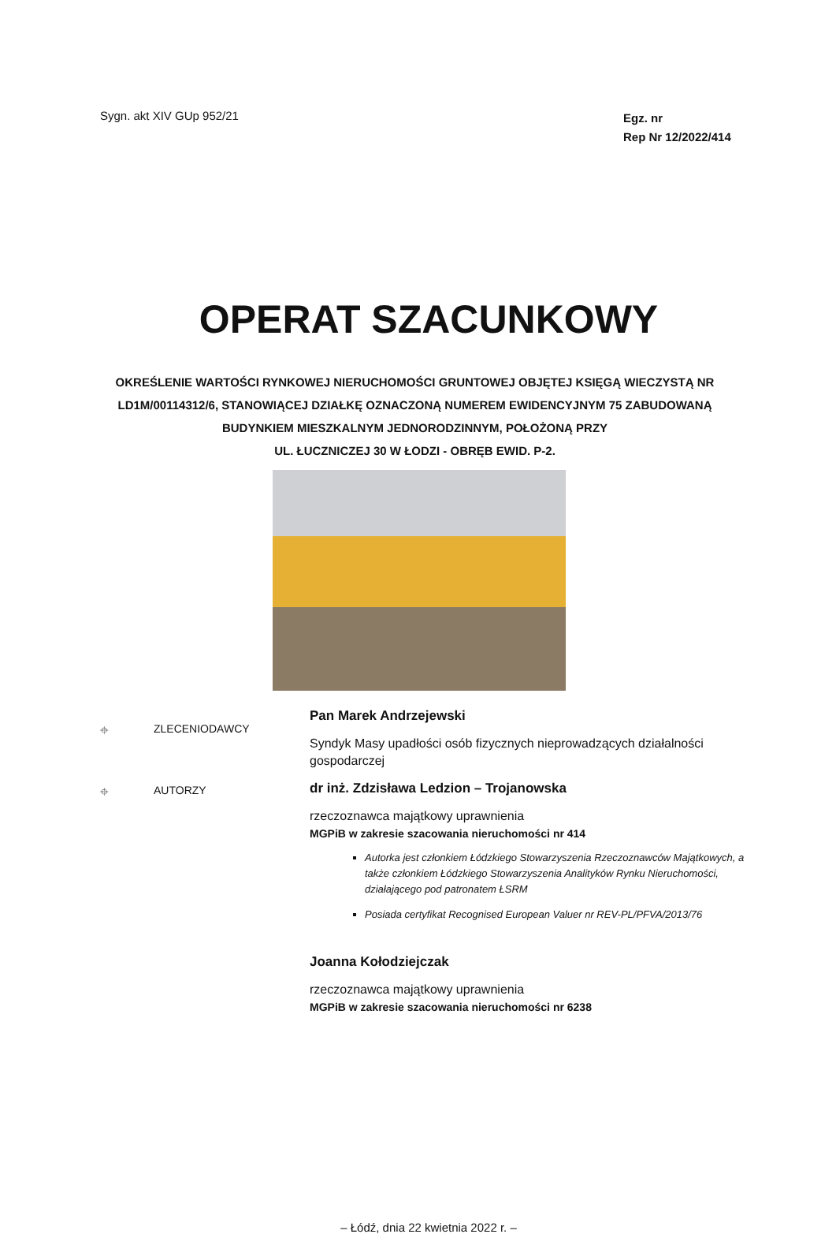Sygn. akt XIV GUp 952/21
Egz. nr
Rep Nr 12/2022/414
OPERAT SZACUNKOWY
OKREŚLENIE WARTOŚCI RYNKOWEJ NIERUCHOMOŚCI GRUNTOWEJ OBJĘTEJ KSIĘGĄ WIECZYSTĄ NR
LD1M/00114312/6, STANOWIĄCEJ DZIAŁKĘ OZNACZONĄ NUMEREM EWIDENCYJNYM 75 ZABUDOWANĄ
BUDYNKIEM MIESZKALNYM JEDNORODZINNYM, POŁOŻONĄ PRZY
UL. ŁUCZNICZEJ 30 W ŁODZI - OBRĘB EWID. P-2.
⌖ ZLECENIODAWCY
Pan Marek Andrzejewski
Syndyk Masy upadłości osób fizycznych nieprowadzących działalności gospodarczej
⌖ AUTORZY
dr inż. Zdzisława Ledzion – Trojanowska
rzeczoznawca majątkowy uprawnienia
MGPiB w zakresie szacowania nieruchomości nr 414
Autorka jest członkiem Łódzkiego Stowarzyszenia Rzeczoznawców Majątkowych, a także członkiem Łódzkiego Stowarzyszenia Analityków Rynku Nieruchomości, działającego pod patronatem ŁSRM
Posiada certyfikat Recognised European Valuer nr REV-PL/PFVA/2013/76
Joanna Kołodziejczak
rzeczoznawca majątkowy uprawnienia
MGPiB w zakresie szacowania nieruchomości nr 6238
– Łódź, dnia 22 kwietnia 2022 r. –